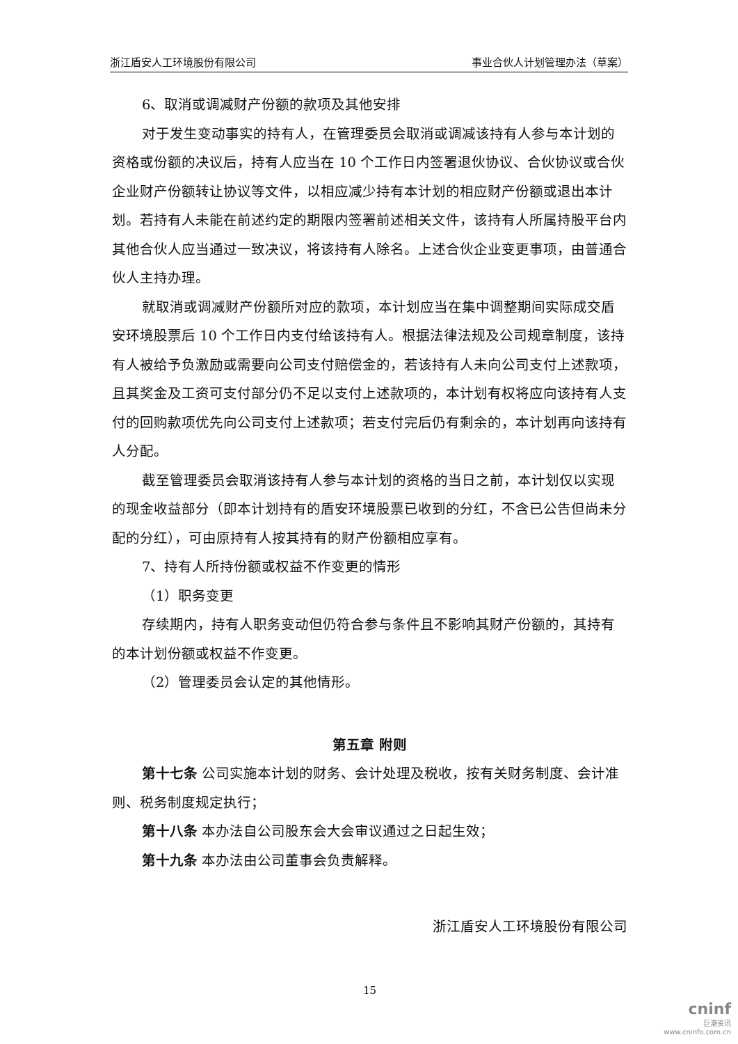浙江盾安人工环境股份有限公司 事业合伙人计划管理办法（草案）
6、取消或调减财产份额的款项及其他安排
对于发生变动事实的持有人，在管理委员会取消或调减该持有人参与本计划的资格或份额的决议后，持有人应当在 10 个工作日内签署退伙协议、合伙协议或合伙企业财产份额转让协议等文件，以相应减少持有本计划的相应财产份额或退出本计划。若持有人未能在前述约定的期限内签署前述相关文件，该持有人所属持股平台内其他合伙人应当通过一致决议，将该持有人除名。上述合伙企业变更事项，由普通合伙人主持办理。
就取消或调减财产份额所对应的款项，本计划应当在集中调整期间实际成交盾安环境股票后 10 个工作日内支付给该持有人。根据法律法规及公司规章制度，该持有人被给予负激励或需要向公司支付赔偿金的，若该持有人未向公司支付上述款项，且其奖金及工资可支付部分仍不足以支付上述款项的，本计划有权将应向该持有人支付的回购款项优先向公司支付上述款项；若支付完后仍有剩余的，本计划再向该持有人分配。
截至管理委员会取消该持有人参与本计划的资格的当日之前，本计划仅以实现的现金收益部分（即本计划持有的盾安环境股票已收到的分红，不含已公告但尚未分配的分红），可由原持有人按其持有的财产份额相应享有。
7、持有人所持份额或权益不作变更的情形
（1）职务变更
存续期内，持有人职务变动但仍符合参与条件且不影响其财产份额的，其持有的本计划份额或权益不作变更。
（2）管理委员会认定的其他情形。
第五章 附则
第十七条 公司实施本计划的财务、会计处理及税收，按有关财务制度、会计准则、税务制度规定执行；
第十八条 本办法自公司股东会大会审议通过之日起生效；
第十九条 本办法由公司董事会负责解释。
浙江盾安人工环境股份有限公司
15
cninf
巨潮资讯
www.cninfo.com.cn